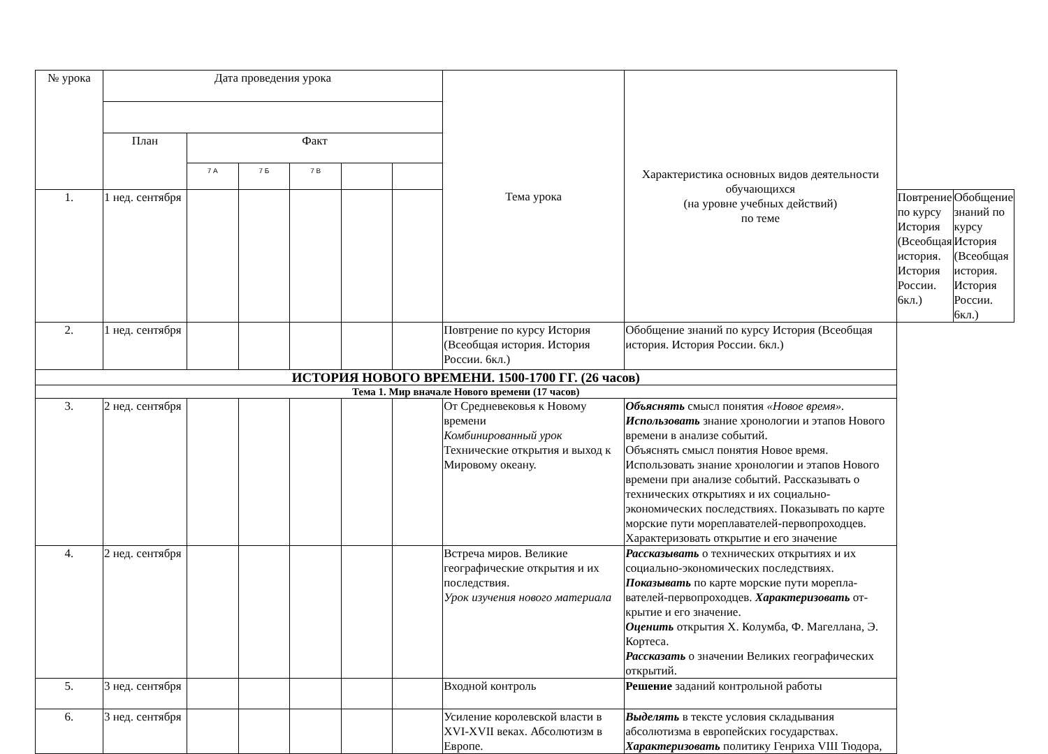| № урока | Дата проведения урока | | | | | | Тема урока | Характеристика основных видов деятельности обучающихся (на уровне учебных действий) по теме | | |
| --- | --- | --- | --- | --- | --- | --- | --- | --- | --- | --- |
| | План | Факт | | | | | | | | |
| | | 7 А | 7 Б | 7 В | | | | | | |
| 1. | 1 нед. сентября | | | | | | | | Повтрение по курсу История (Всеобщая история. История России. 6кл.) | Обобщение знаний по курсу История (Всеобщая история. История России. 6кл.) |
| 2. | 1 нед. сентября | | | | | | Повтрение по курсу История (Всеобщая история. История России. 6кл.) | Обобщение знаний по курсу История (Всеобщая история. История России. 6кл.) | | |
| ИСТОРИЯ НОВОГО ВРЕМЕНИ. 1500-1700 ГГ. (26 часов) | | | | | | | | | | |
| Тема 1. Мир вначале Нового времени (17 часов) | | | | | | | | | | |
| 3. | 2 нед. сентября | | | | | | От Средневековья к Новому времени Комбинированный урок Технические открытия и выход к Мировому океану. | Объяснять смысл понятия «Новое время». Использовать знание хронологии и этапов Нового времени в анализе событий. Объяснять смысл понятия Новое время. Использовать знание хронологии и этапов Нового времени при анализе событий. Рассказывать о технических открытиях и их социально-экономических последствиях. Показывать по карте морские пути мореплавателей-первопроходцев. Характеризовать открытие и его значение | | |
| 4. | 2 нед. сентября | | | | | | Встреча миров. Великие географические открытия и их последствия. Урок изучения нового материала | Рассказывать о технических открытиях и их социально-экономических последствиях. Показывать по карте морские пути морепла-вателей-первопроходцев. Характеризовать от-крытие и его значение. Оценить открытия Х. Колумба, Ф. Магеллана, Э. Кортеса. Рассказать о значении Великих географических открытий. | | |
| 5. | 3 нед. сентября | | | | | | Входной контроль | Решение заданий контрольной работы | | |
| 6. | 3 нед. сентября | | | | | | Усиление королевской власти в XVI-XVII веках. Абсолютизм в Европе. | Выделять в тексте условия складывания абсолютизма в европейских государствах. Характеризовать политику Генриха VIII Тюдора, | | |